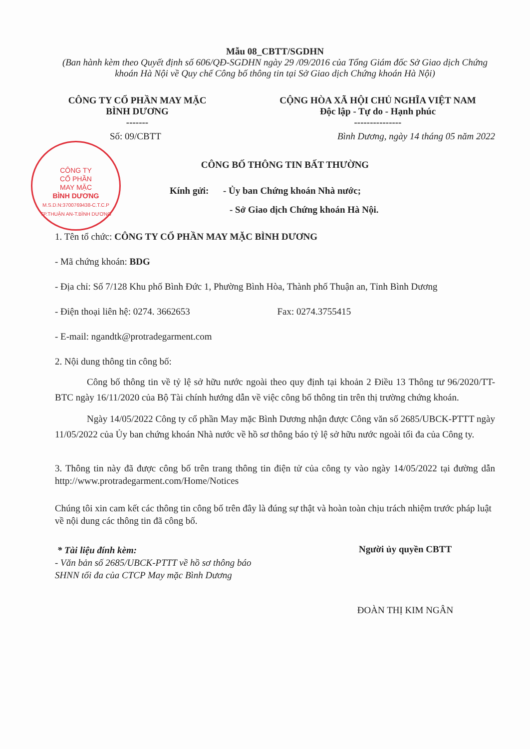Mẫu 08_CBTT/SGDHN
(Ban hành kèm theo Quyết định số 606/QĐ-SGDHN ngày 29 /09/2016 của Tổng Giám đốc Sở Giao dịch Chứng khoán Hà Nội về Quy chế Công bố thông tin tại Sở Giao dịch Chứng khoán Hà Nội)
CÔNG TY CỔ PHẦN MAY MẶC
BÌNH DƯƠNG
-------
CỘNG HÒA XÃ HỘI CHỦ NGHĨA VIỆT NAM
Độc lập - Tự do - Hạnh phúc
---------------
Số: 09/CBTT Bình Dương, ngày 14 tháng 05 năm 2022
CÔNG TY
CỔ PHẦN
MAY MẶC
BÌNH DƯƠNG
M.S.D.N:3700769438-C.T.C.P
TP.THUẬN AN-T.BÌNH DƯƠNG
CÔNG BỐ THÔNG TIN BẤT THƯỜNG
Kính gửi: - Ủy ban Chứng khoán Nhà nước;
- Sở Giao dịch Chứng khoán Hà Nội.
1. Tên tổ chức: CÔNG TY CỔ PHẦN MAY MẶC BÌNH DƯƠNG
- Mã chứng khoán: BDG
- Địa chỉ: Số 7/128 Khu phố Bình Đức 1, Phường Bình Hòa, Thành phố Thuận an, Tỉnh Bình Dương
- Điện thoại liên hệ: 0274. 3662653 Fax: 0274.3755415
- E-mail: ngandtk@protradegarment.com
2. Nội dung thông tin công bố:
Công bố thông tin về tỷ lệ sở hữu nước ngoài theo quy định tại khoản 2 Điều 13 Thông tư 96/2020/TT-BTC ngày 16/11/2020 của Bộ Tài chính hướng dẫn về việc công bố thông tin trên thị trường chứng khoán.
Ngày 14/05/2022 Công ty cổ phần May mặc Bình Dương nhận được Công văn số 2685/UBCK-PTTT ngày 11/05/2022 của Ủy ban chứng khoán Nhà nước về hồ sơ thông báo tỷ lệ sở hữu nước ngoài tối đa của Công ty.
3. Thông tin này đã được công bố trên trang thông tin điện tử của công ty vào ngày 14/05/2022 tại đường dẫn http://www.protradegarment.com/Home/Notices
Chúng tôi xin cam kết các thông tin công bố trên đây là đúng sự thật và hoàn toàn chịu trách nhiệm trước pháp luật về nội dung các thông tin đã công bố.
* Tài liệu đính kèm:
- Văn bản số 2685/UBCK-PTTT về hồ sơ thông báo SHNN tối đa của CTCP May mặc Bình Dương
Người ủy quyền CBTT
ĐOÀN THỊ KIM NGÂN